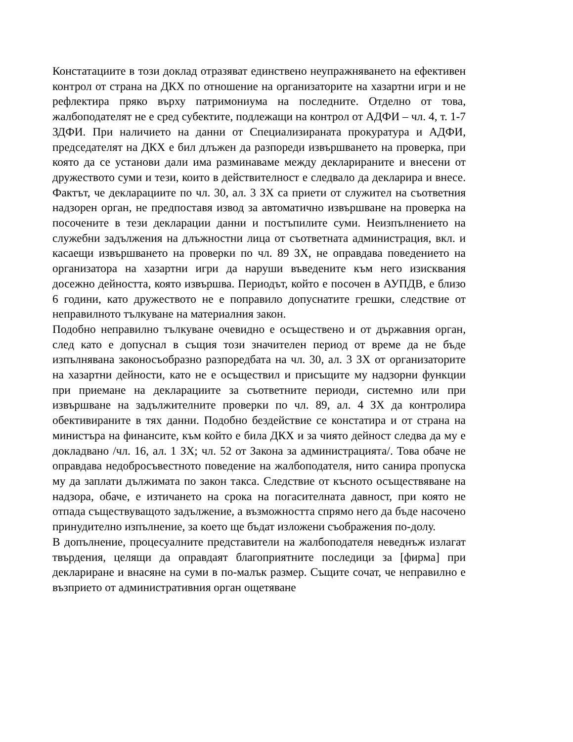Констатациите в този доклад отразяват единствено неупражняването на ефективен контрол от страна на ДКХ по отношение на организаторите на хазартни игри и не рефлектира пряко върху патримониума на последните. Отделно от това, жалбоподателят не е сред субектите, подлежащи на контрол от АДФИ – чл. 4, т. 1-7 ЗДФИ. При наличието на данни от Специализираната прокуратура и АДФИ, председателят на ДКХ е бил длъжен да разпореди извършването на проверка, при която да се установи дали има разминаваме между декларираните и внесени от дружеството суми и тези, които в действителност е следвало да декларира и внесе. Фактът, че декларациите по чл. 30, ал. 3 ЗХ са приети от служител на съответния надзорен орган, не предпоставя извод за автоматично извършване на проверка на посочените в тези декларации данни и постъпилите суми. Неизпълнението на служебни задължения на длъжностни лица от съответната администрация, вкл. и касаещи извършването на проверки по чл. 89 ЗХ, не оправдава поведението на организатора на хазартни игри да наруши въведените към него изисквания досежно дейността, която извършва. Периодът, който е посочен в АУПДВ, е близо 6 години, като дружеството не е поправило допуснатите грешки, следствие от неправилното тълкуване на материалния закон.
Подобно неправилно тълкуване очевидно е осъществено и от държавния орган, след като е допуснал в същия този значителен период от време да не бъде изпълнявана законосъобразно разпоредбата на чл. 30, ал. 3 ЗХ от организаторите на хазартни дейности, като не е осъществил и присъщите му надзорни функции при приемане на декларациите за съответните периоди, системно или при извършване на задължителните проверки по чл. 89, ал. 4 ЗХ да контролира обективираните в тях данни. Подобно бездействие се констатира и от страна на министъра на финансите, към който е била ДКХ и за чиято дейност следва да му е докладвано /чл. 16, ал. 1 ЗХ; чл. 52 от Закона за администрацията/. Това обаче не оправдава недобросъвестното поведение на жалбоподателя, нито санира пропуска му да заплати дължимата по закон такса. Следствие от късното осъществяване на надзора, обаче, е изтичането на срока на погасителната давност, при която не отпада съществуващото задължение, а възможността спрямо него да бъде насочено принудително изпълнение, за което ще бъдат изложени съображения по-долу.
В допълнение, процесуалните представители на жалбоподателя неведнъж излагат твърдения, целящи да оправдаят благоприятните последици за [фирма] при деклариране и внасяне на суми в по-малък размер. Същите сочат, че неправилно е възприето от административния орган ощетяване